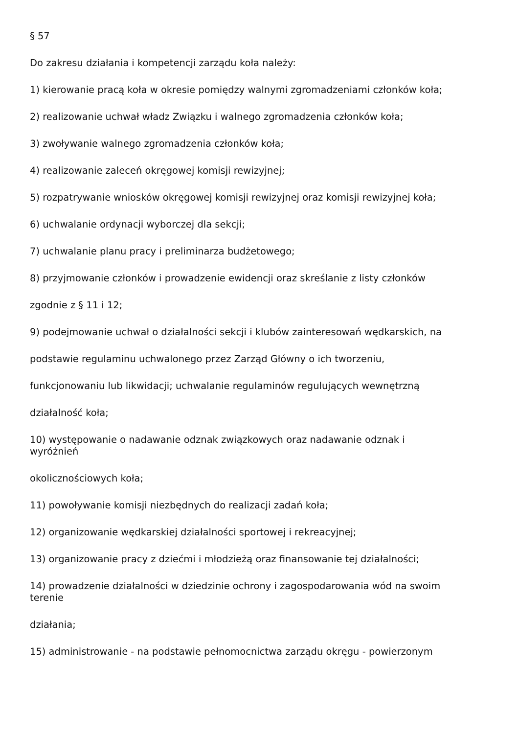§ 57
Do zakresu działania i kompetencji zarządu koła należy:
1) kierowanie pracą koła w okresie pomiędzy walnymi zgromadzeniami członków koła;
2) realizowanie uchwał władz Związku i walnego zgromadzenia członków koła;
3) zwoływanie walnego zgromadzenia członków koła;
4) realizowanie zaleceń okręgowej komisji rewizyjnej;
5) rozpatrywanie wniosków okręgowej komisji rewizyjnej oraz komisji rewizyjnej koła;
6) uchwalanie ordynacji wyborczej dla sekcji;
7) uchwalanie planu pracy i preliminarza budżetowego;
8) przyjmowanie członków i prowadzenie ewidencji oraz skreślanie z listy członków
zgodnie z § 11 i 12;
9) podejmowanie uchwał o działalności sekcji i klubów zainteresowań wędkarskich, na
podstawie regulaminu uchwalonego przez Zarząd Główny o ich tworzeniu,
funkcjonowaniu lub likwidacji; uchwalanie regulaminów regulujących wewnętrzną
działalność koła;
10) występowanie o nadawanie odznak związkowych oraz nadawanie odznak i
wyróżnień
okolicznościowych koła;
11) powoływanie komisji niezbędnych do realizacji zadań koła;
12) organizowanie wędkarskiej działalności sportowej i rekreacyjnej;
13) organizowanie pracy z dziećmi i młodzieżą oraz finansowanie tej działalności;
14) prowadzenie działalności w dziedzinie ochrony i zagospodarowania wód na swoim
terenie
działania;
15) administrowanie - na podstawie pełnomocnictwa zarządu okręgu - powierzonym